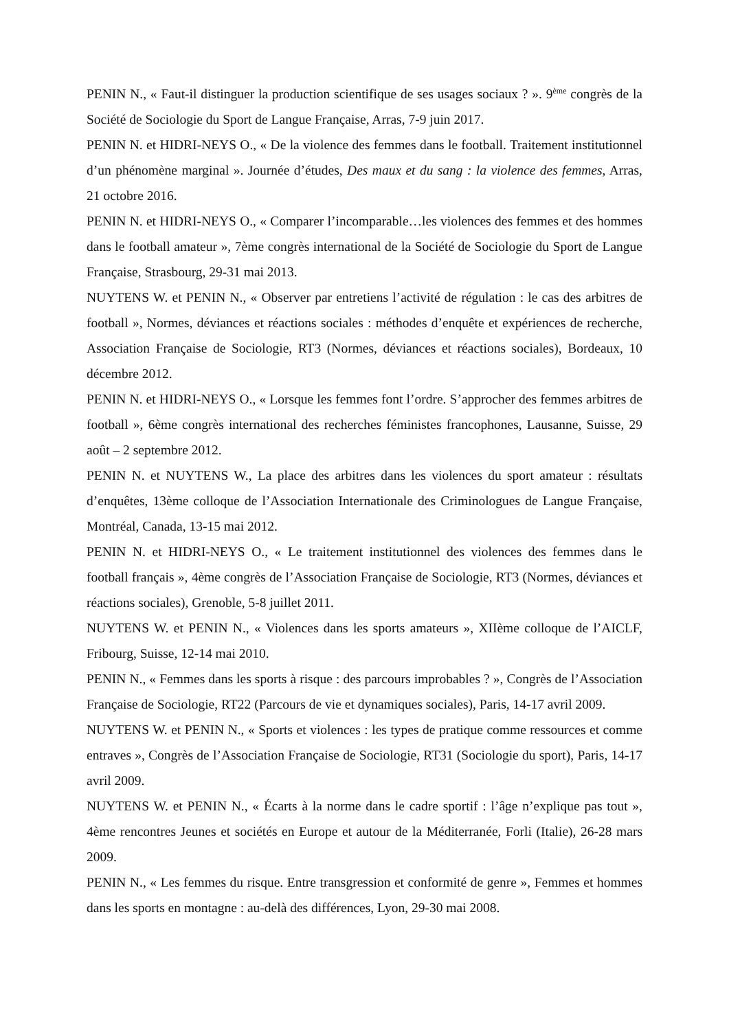PENIN N., « Faut-il distinguer la production scientifique de ses usages sociaux ? ». 9<sup>ème</sup> congrès de la Société de Sociologie du Sport de Langue Française, Arras, 7-9 juin 2017.
PENIN N. et HIDRI-NEYS O., « De la violence des femmes dans le football. Traitement institutionnel d’un phénomène marginal ». Journée d’études, Des maux et du sang : la violence des femmes, Arras, 21 octobre 2016.
PENIN N. et HIDRI-NEYS O., « Comparer l’incomparable…les violences des femmes et des hommes dans le football amateur », 7ème congrès international de la Société de Sociologie du Sport de Langue Française, Strasbourg, 29-31 mai 2013.
NUYTENS W. et PENIN N., « Observer par entretiens l’activité de régulation : le cas des arbitres de football », Normes, déviances et réactions sociales : méthodes d’enquête et expériences de recherche, Association Française de Sociologie, RT3 (Normes, déviances et réactions sociales), Bordeaux, 10 décembre 2012.
PENIN N. et HIDRI-NEYS O., « Lorsque les femmes font l’ordre. S’approcher des femmes arbitres de football », 6ème congrès international des recherches féministes francophones, Lausanne, Suisse, 29 août – 2 septembre 2012.
PENIN N. et NUYTENS W., La place des arbitres dans les violences du sport amateur : résultats d’enquêtes, 13ème colloque de l’Association Internationale des Criminologues de Langue Française, Montréal, Canada, 13-15 mai 2012.
PENIN N. et HIDRI-NEYS O., « Le traitement institutionnel des violences des femmes dans le football français », 4ème congrès de l’Association Française de Sociologie, RT3 (Normes, déviances et réactions sociales), Grenoble, 5-8 juillet 2011.
NUYTENS W. et PENIN N., « Violences dans les sports amateurs », XIIème colloque de l’AICLF, Fribourg, Suisse, 12-14 mai 2010.
PENIN N., « Femmes dans les sports à risque : des parcours improbables ? », Congrès de l’Association Française de Sociologie, RT22 (Parcours de vie et dynamiques sociales), Paris, 14-17 avril 2009.
NUYTENS W. et PENIN N., « Sports et violences : les types de pratique comme ressources et comme entraves », Congrès de l’Association Française de Sociologie, RT31 (Sociologie du sport), Paris, 14-17 avril 2009.
NUYTENS W. et PENIN N., « Écarts à la norme dans le cadre sportif : l’âge n’explique pas tout », 4ème rencontres Jeunes et sociétés en Europe et autour de la Méditerranée, Forli (Italie), 26-28 mars 2009.
PENIN N., « Les femmes du risque. Entre transgression et conformité de genre », Femmes et hommes dans les sports en montagne : au-delà des différences, Lyon, 29-30 mai 2008.